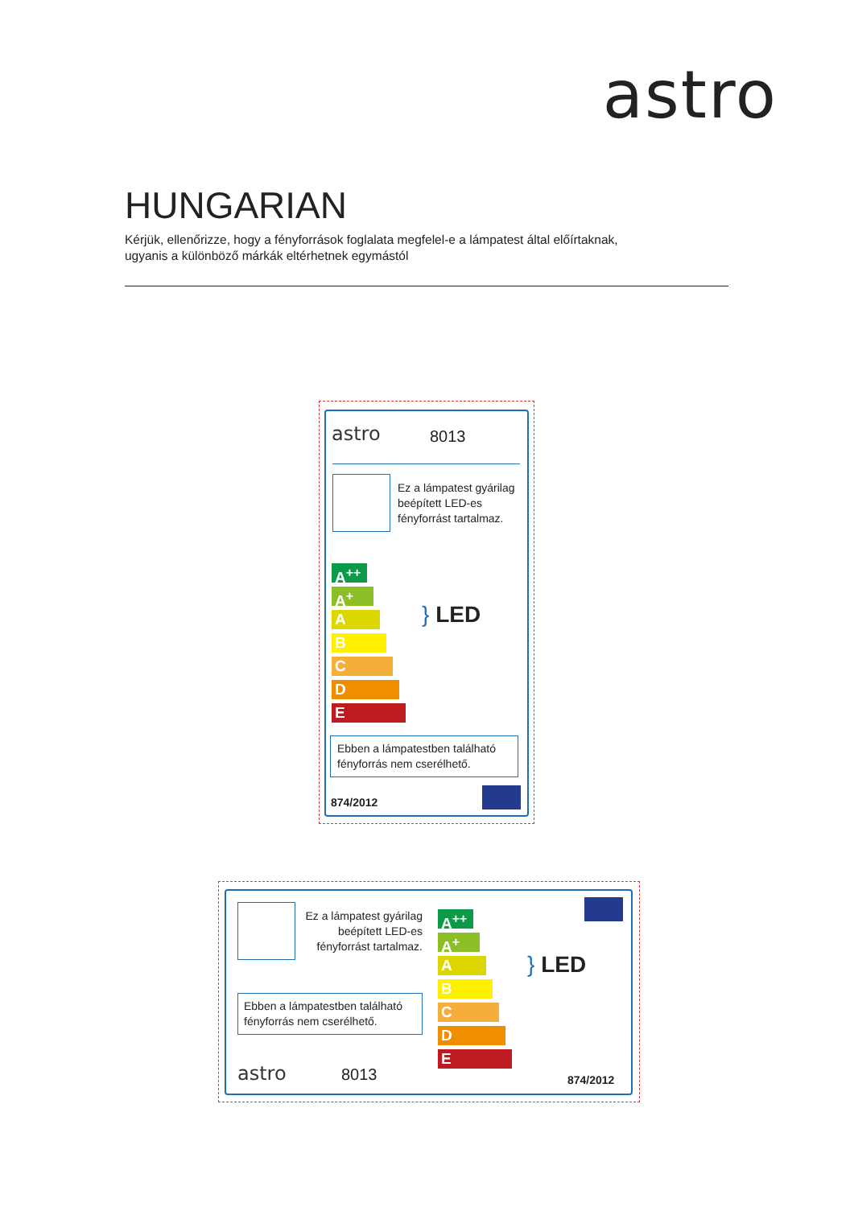astro
HUNGARIAN
Kérjük, ellenőrizze, hogy a fényforrások foglalata megfelel-e a lámpatest által előírtaknak,
ugyanis a különböző márkák eltérhetnek egymástól
astro 8013
Ez a lámpatest gyárilag
beépített LED-es
fényforrást tartalmaz.
A<sup>++</sup>
A<sup>+</sup>
A
B
C
D
E
} LED
Ebben a lámpatestben található
fényforrás nem cserélhető.
874/2012
Ez a lámpatest gyárilag
beépített LED-es
fényforrást tartalmaz.
A<sup>++</sup>
A<sup>+</sup>
A
B
C
D
E
} LED
Ebben a lámpatestben található
fényforrás nem cserélhető.
astro 8013 874/2012